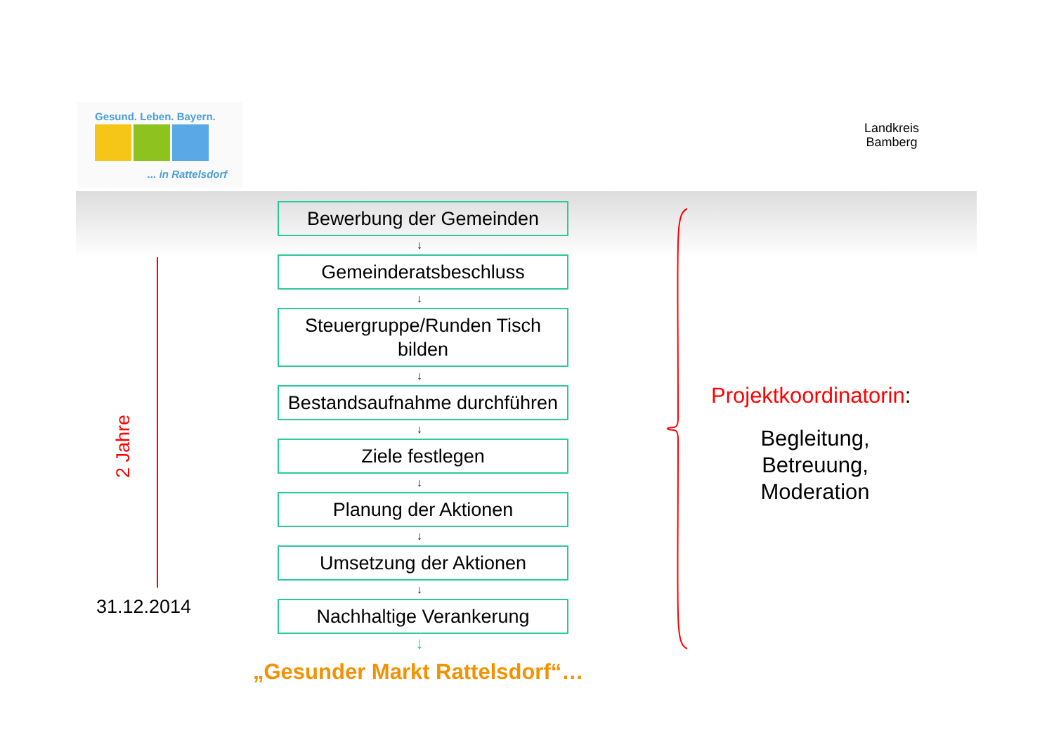Gesund. Leben. Bayern.
... in Rattelsdorf
Landkreis
Bamberg
2 Jahre
31.12.2014
Bewerbung der Gemeinden
↓
Gemeinderatsbeschluss
↓
Steuergruppe/Runden Tisch bilden
↓
Bestandsaufnahme durchführen
↓
Ziele festlegen
↓
Planung der Aktionen
↓
Umsetzung der Aktionen
↓
Nachhaltige Verankerung
↓
„Gesunder Markt Rattelsdorf“…
Projektkoordinatorin:
Begleitung,
Betreuung,
Moderation